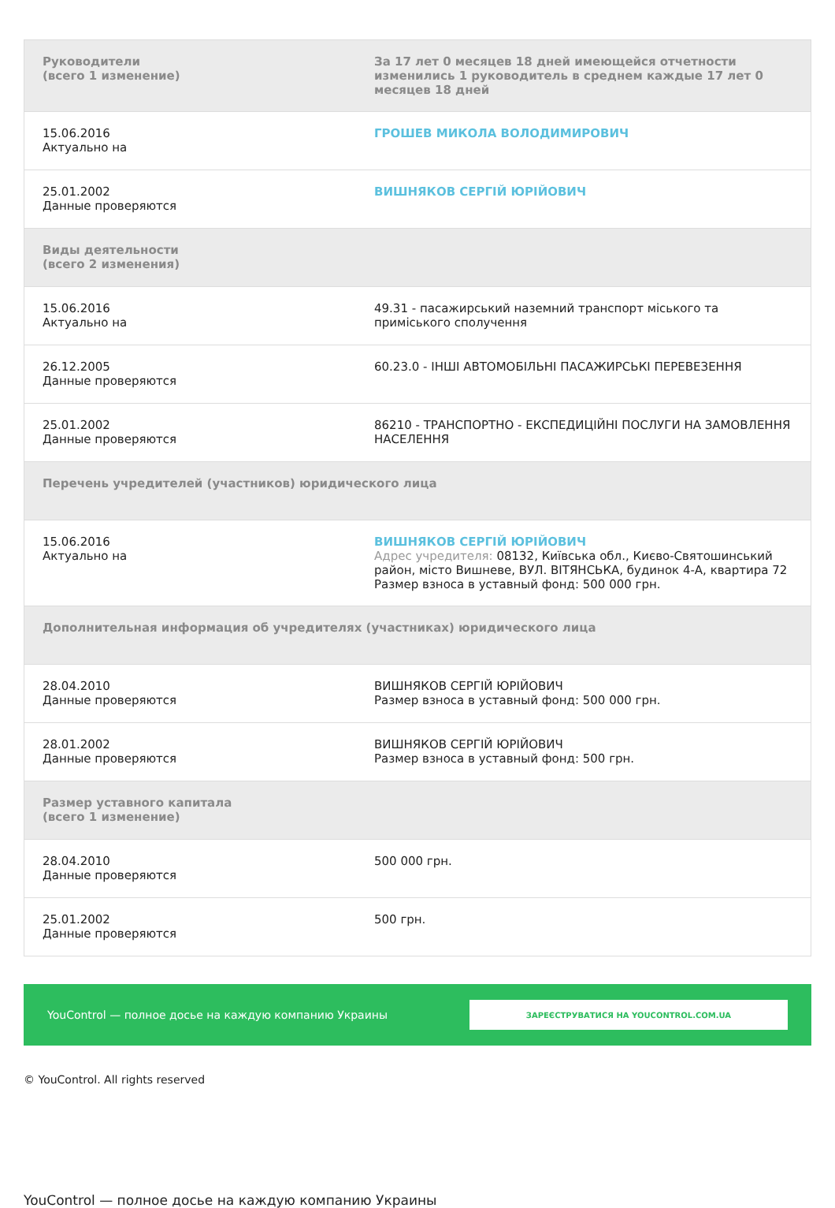| Руководители (всего 1 изменение) | За 17 лет 0 месяцев 18 дней имеющейся отчетности изменились 1 руководитель в среднем каждые 17 лет 0 месяцев 18 дней |
| --- | --- |
| 15.06.2016 Актуально на | ГРОШЕВ МИКОЛА ВОЛОДИМИРОВИЧ |
| 25.01.2002 Данные проверяются | ВИШНЯКОВ СЕРГІЙ ЮРІЙОВИЧ |
| Виды деятельности (всего 2 изменения) | |
| 15.06.2016 Актуально на | 49.31 - пасажирський наземний транспорт міського та приміського сполучення |
| 26.12.2005 Данные проверяются | 60.23.0 - ІНШІ АВТОМОБІЛЬНІ ПАСАЖИРСЬКІ ПЕРЕВЕЗЕННЯ |
| 25.01.2002 Данные проверяются | 86210 - ТРАНСПОРТНО - ЕКСПЕДИЦІЙНІ ПОСЛУГИ НА ЗАМОВЛЕННЯ НАСЕЛЕННЯ |
| Перечень учредителей (участников) юридического лица | |
| 15.06.2016 Актуально на | ВИШНЯКОВ СЕРГІЙ ЮРІЙОВИЧ Адрес учредителя: 08132, Київська обл., Києво-Святошинський район, місто Вишневе, ВУЛ. ВІТЯНСЬКА, будинок 4-А, квартира 72 Размер взноса в уставный фонд: 500 000 грн. |
| Дополнительная информация об учредителях (участниках) юридического лица | |
| 28.04.2010 Данные проверяются | ВИШНЯКОВ СЕРГІЙ ЮРІЙОВИЧ Размер взноса в уставный фонд: 500 000 грн. |
| 28.01.2002 Данные проверяются | ВИШНЯКОВ СЕРГІЙ ЮРІЙОВИЧ Размер взноса в уставный фонд: 500 грн. |
| Размер уставного капитала (всего 1 изменение) | |
| 28.04.2010 Данные проверяются | 500 000 грн. |
| 25.01.2002 Данные проверяются | 500 грн. |
YouControl — полное досье на каждую компанию Украины ЗАРЕЄСТРУВАТИСЯ НА YOUCONTROL.COM.UA
© YouControl. All rights reserved
YouControl — полное досье на каждую компанию Украины